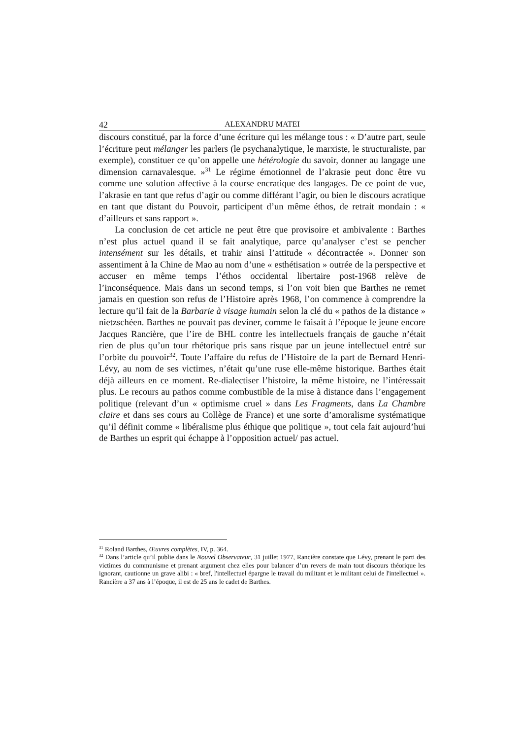42 ALEXANDRU MATEI
discours constitué, par la force d’une écriture qui les mélange tous : « D’autre part, seule l’écriture peut mélanger les parlers (le psychanalytique, le marxiste, le structuraliste, par exemple), constituer ce qu’on appelle une hétérologie du savoir, donner au langage une dimension carnavalesque. »<sup>31</sup> Le régime émotionnel de l’akrasie peut donc être vu comme une solution affective à la course encratique des langages. De ce point de vue, l’akrasie en tant que refus d’agir ou comme différant l’agir, ou bien le discours acratique en tant que distant du Pouvoir, participent d’un même éthos, de retrait mondain : « d’ailleurs et sans rapport ».
La conclusion de cet article ne peut être que provisoire et ambivalente : Barthes n’est plus actuel quand il se fait analytique, parce qu’analyser c’est se pencher intensément sur les détails, et trahir ainsi l’attitude « décontractée ». Donner son assentiment à la Chine de Mao au nom d’une « esthétisation » outrée de la perspective et accuser en même temps l’éthos occidental libertaire post-1968 relève de l’inconséquence. Mais dans un second temps, si l’on voit bien que Barthes ne remet jamais en question son refus de l’Histoire après 1968, l’on commence à comprendre la lecture qu’il fait de la Barbarie à visage humain selon la clé du « pathos de la distance » nietzschéen. Barthes ne pouvait pas deviner, comme le faisait à l’époque le jeune encore Jacques Rancière, que l’ire de BHL contre les intellectuels français de gauche n’était rien de plus qu’un tour rhétorique pris sans risque par un jeune intellectuel entré sur l’orbite du pouvoir<sup>32</sup>. Toute l’affaire du refus de l’Histoire de la part de Bernard Henri-Lévy, au nom de ses victimes, n’était qu’une ruse elle-même historique. Barthes était déjà ailleurs en ce moment. Re-dialectiser l’histoire, la même histoire, ne l’intéressait plus. Le recours au pathos comme combustible de la mise à distance dans l’engagement politique (relevant d’un « optimisme cruel » dans Les Fragments, dans La Chambre claire et dans ses cours au Collège de France) et une sorte d’amoralisme systématique qu’il définit comme « libéralisme plus éthique que politique », tout cela fait aujourd’hui de Barthes un esprit qui échappe à l’opposition actuel/ pas actuel.
<sup>31</sup> Roland Barthes, Œuvres complètes, IV, p. 364.
<sup>32</sup> Dans l’article qu’il publie dans le Nouvel Observateur, 31 juillet 1977, Rancière constate que Lévy, prenant le parti des victimes du communisme et prenant argument chez elles pour balancer d’un revers de main tout discours théorique les ignorant, cautionne un grave alibi : « bref, l'intellectuel épargne le travail du militant et le militant celui de l'intellectuel ». Rancière a 37 ans à l’époque, il est de 25 ans le cadet de Barthes.